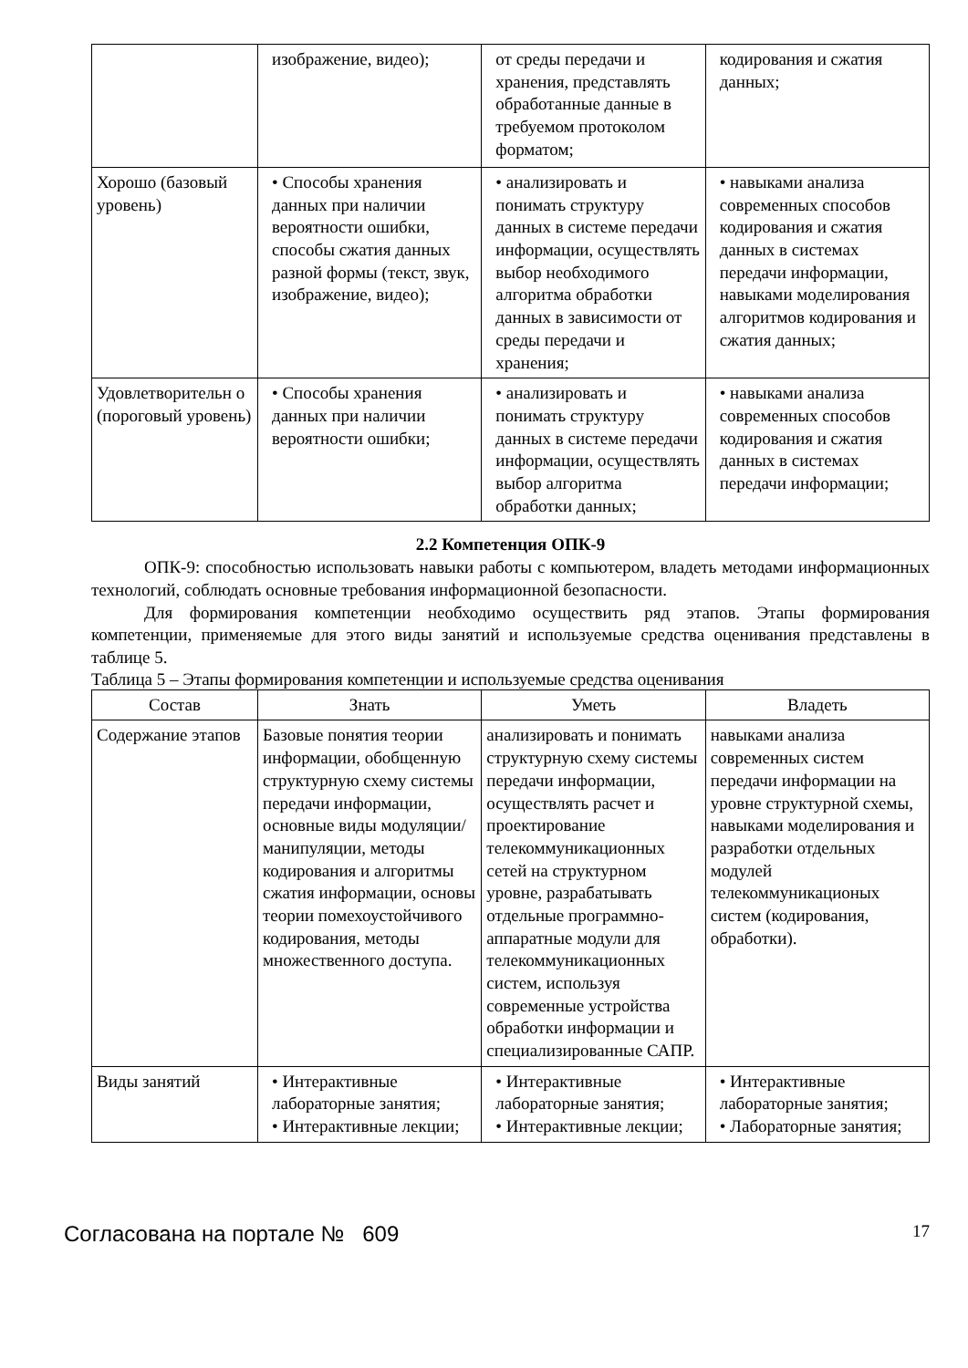| | изображение, видео); | от среды передачи и хранения, представлять обработанные данные в требуемом протоколом форматом; | кодирования и сжатия данных; |
| Хорошо (базовый уровень) | • Способы хранения данных при наличии вероятности ошибки, способы сжатия данных разной формы (текст, звук, изображение, видео); | • анализировать и понимать структуру данных в системе передачи информации, осуществлять выбор необходимого алгоритма обработки данных в зависимости от среды передачи и хранения; | • навыками анализа современных способов кодирования и сжатия данных в системах передачи информации, навыками моделирования алгоритмов кодирования и сжатия данных; |
| Удовлетворительн о (пороговый уровень) | • Способы хранения данных при наличии вероятности ошибки; | • анализировать и понимать структуру данных в системе передачи информации, осуществлять выбор алгоритма обработки данных; | • навыками анализа современных способов кодирования и сжатия данных в системах передачи информации; |
2.2 Компетенция ОПК-9
ОПК-9: способностью использовать навыки работы с компьютером, владеть методами информационных технологий, соблюдать основные требования информационной безопасности.
Для формирования компетенции необходимо осуществить ряд этапов. Этапы формирования компетенции, применяемые для этого виды занятий и используемые средства оценивания представлены в таблице 5.
Таблица 5 – Этапы формирования компетенции и используемые средства оценивания
| Состав | Знать | Уметь | Владеть |
| --- | --- | --- | --- |
| Содержание этапов | Базовые понятия теории информации, обобщенную структурную схему системы передачи информации, основные виды модуляции/манипуляции, методы кодирования и алгоритмы сжатия информации, основы теории помехоустойчивого кодирования, методы множественного доступа. | анализировать и понимать структурную схему системы передачи информации, осуществлять расчет и проектирование телекоммуникационных сетей на структурном уровне, разрабатывать отдельные программно-аппаратные модули для телекоммуникационных систем, используя современные устройства обработки информации и специализированные САПР. | навыками анализа современных систем передачи информации на уровне структурной схемы, навыками моделирования и разработки отдельных модулей телекоммуникационых систем (кодирования, обработки). |
| Виды занятий | • Интерактивные лабораторные занятия; • Интерактивные лекции; | • Интерактивные лабораторные занятия; • Интерактивные лекции; | • Интерактивные лабораторные занятия; • Лабораторные занятия; |
Согласована на портале № 609 17